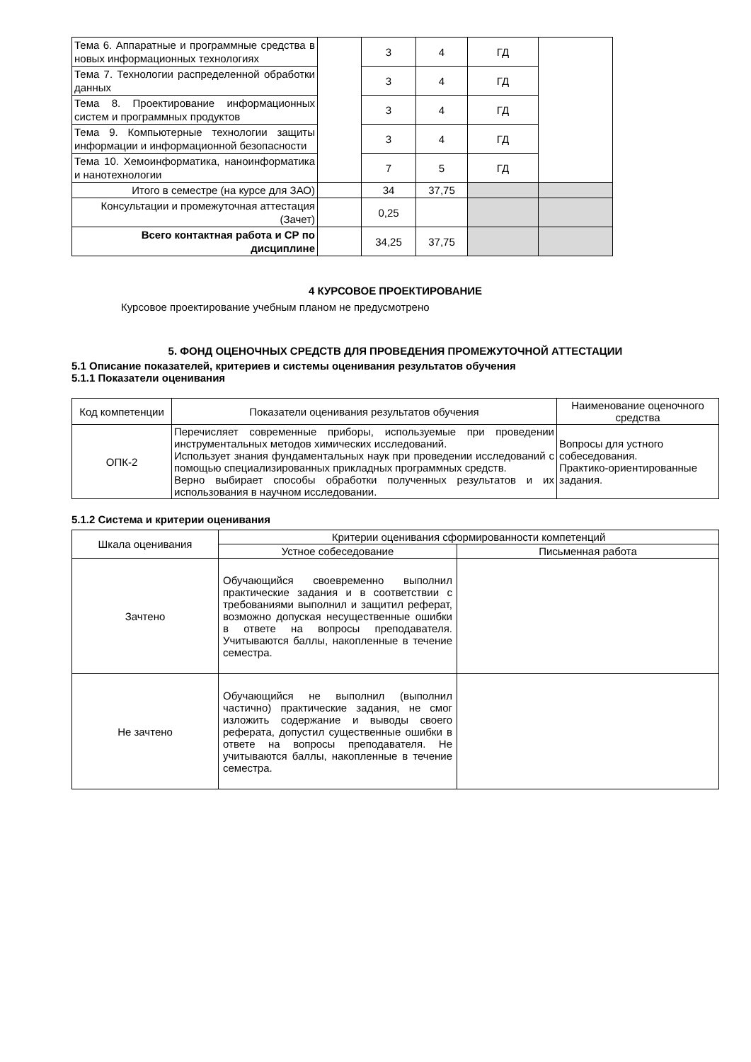| Тема 6. Аппаратные и программные средства в новых информационных технологиях | | 3 | 4 | ГД | |
| Тема 7. Технологии распределенной обработки данных | | 3 | 4 | ГД | |
| Тема 8. Проектирование информационных систем и программных продуктов | | 3 | 4 | ГД | |
| Тема 9. Компьютерные технологии защиты информации и информационной безопасности | | 3 | 4 | ГД | |
| Тема 10. Хемоинформатика, наноинформатика и нанотехнологии | | 7 | 5 | ГД | |
| Итого в семестре (на курсе для ЗАО) | | 34 | 37,75 | | |
| Консультации и промежуточная аттестация (Зачет) | | 0,25 | | | |
| Всего контактная работа и СР по дисциплине | | 34,25 | 37,75 | | |
4 КУРСОВОЕ ПРОЕКТИРОВАНИЕ
Курсовое проектирование учебным планом не предусмотрено
5. ФОНД ОЦЕНОЧНЫХ СРЕДСТВ ДЛЯ ПРОВЕДЕНИЯ ПРОМЕЖУТОЧНОЙ АТТЕСТАЦИИ
5.1 Описание показателей, критериев и системы оценивания результатов обучения
5.1.1 Показатели оценивания
| Код компетенции | Показатели оценивания результатов обучения | Наименование оценочного средства |
| --- | --- | --- |
| ОПК-2 | Перечисляет современные приборы, используемые при проведении инструментальных методов химических исследований. Использует знания фундаментальных наук при проведении исследований с помощью специализированных прикладных программных средств. Верно выбирает способы обработки полученных результатов и их использования в научном исследовании. | Вопросы для устного собеседования. Практико-ориентированные задания. |
5.1.2 Система и критерии оценивания
| Шкала оценивания | Критерии оценивания сформированности компетенций | |
| --- | --- | --- |
| | Устное собеседование | Письменная работа |
| Зачтено | Обучающийся своевременно выполнил практические задания и в соответствии с требованиями выполнил и защитил реферат, возможно допуская несущественные ошибки в ответе на вопросы преподавателя. Учитываются баллы, накопленные в течение семестра. | |
| Не зачтено | Обучающийся не выполнил (выполнил частично) практические задания, не смог изложить содержание и выводы своего реферата, допустил существенные ошибки в ответе на вопросы преподавателя. Не учитываются баллы, накопленные в течение семестра. | |